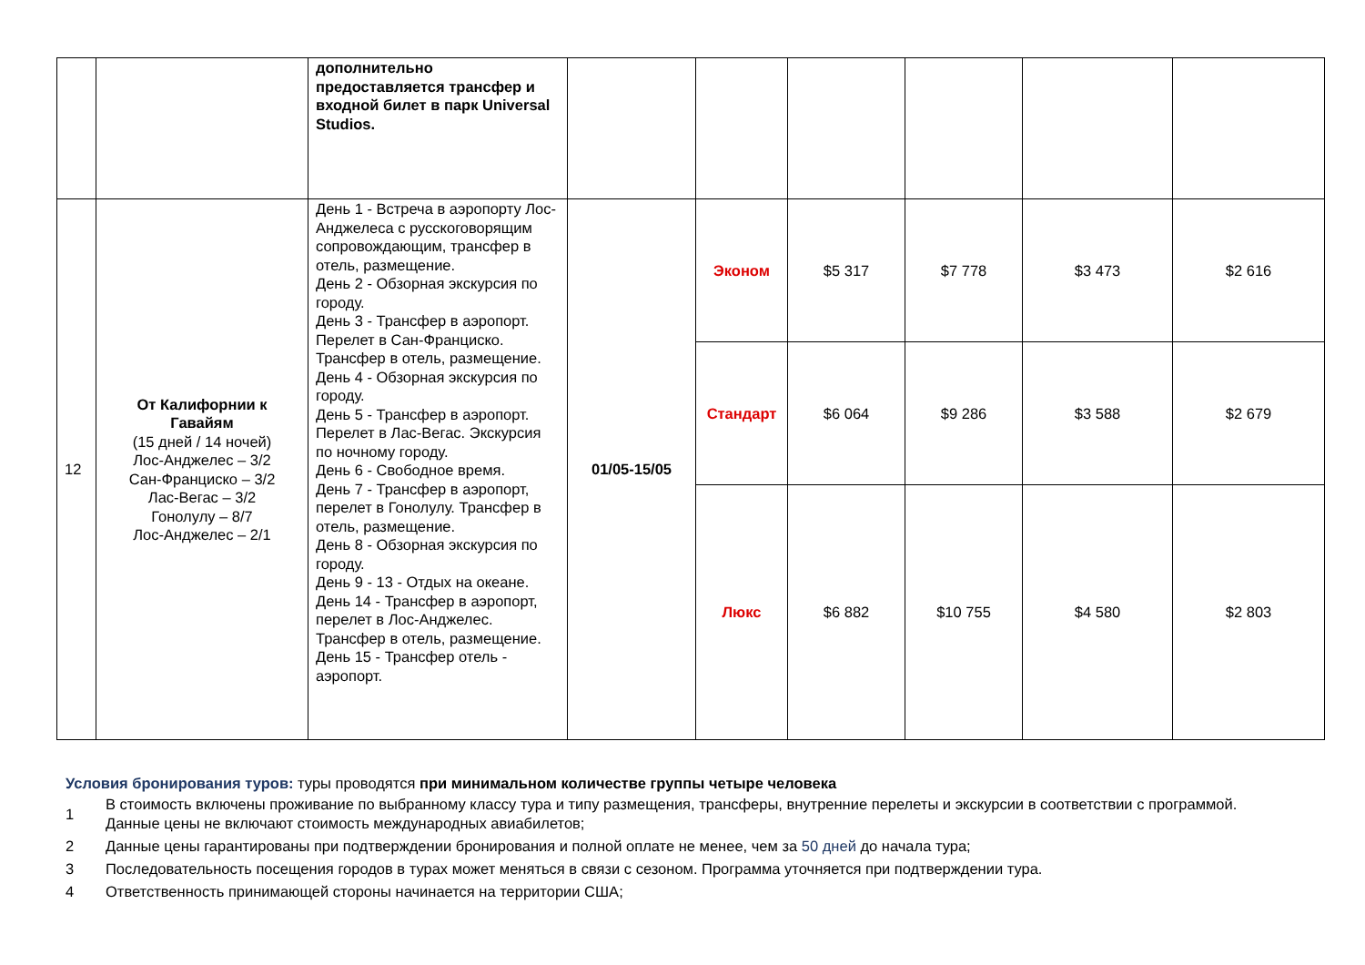| | | дополнительно предоставляется трансфер и входной билет в парк Universal Studios. | | | | | | |
| 12 | От Калифорнии к Гавайям (15 дней / 14 ночей) Лос-Анджелес – 3/2 Сан-Франциско – 3/2 Лас-Вегас – 3/2 Гонолулу – 8/7 Лос-Анджелес – 2/1 | День 1 - Встреча в аэропорту Лос-Анджелеса с русскоговорящим сопровождающим, трансфер в отель, размещение. День 2 - Обзорная экскурсия по городу. День 3 - Трансфер в аэропорт. Перелет в Сан-Франциско. Трансфер в отель, размещение. День 4 - Обзорная экскурсия по городу. День 5 - Трансфер в аэропорт. Перелет в Лас-Вегас. Экскурсия по ночному городу. День 6 - Свободное время. День 7 - Трансфер в аэропорт, перелет в Гонолулу. Трансфер в отель, размещение. День 8 - Обзорная экскурсия по городу. День 9 - 13 - Отдых на океане. День 14 - Трансфер в аэропорт, перелет в Лос-Анджелес. Трансфер в отель, размещение. День 15 - Трансфер отель - аэропорт. | 01/05-15/05 | Эконом | $5 317 | $7 778 | $3 473 | $2 616 |
| | | | | Стандарт | $6 064 | $9 286 | $3 588 | $2 679 |
| | | | | Люкс | $6 882 | $10 755 | $4 580 | $2 803 |
Условия бронирования туров: туры проводятся при минимальном количестве группы четыре человека
1 В стоимость включены проживание по выбранному классу тура и типу размещения, трансферы, внутренние перелеты и экскурсии в соответствии с программой. Данные цены не включают стоимость международных авиабилетов;
2 Данные цены гарантированы при подтверждении бронирования и полной оплате не менее, чем за 50 дней до начала тура;
3 Последовательность посещения городов в турах может меняться в связи с сезоном. Программа уточняется при подтверждении тура.
4 Ответственность принимающей стороны начинается на территории США;